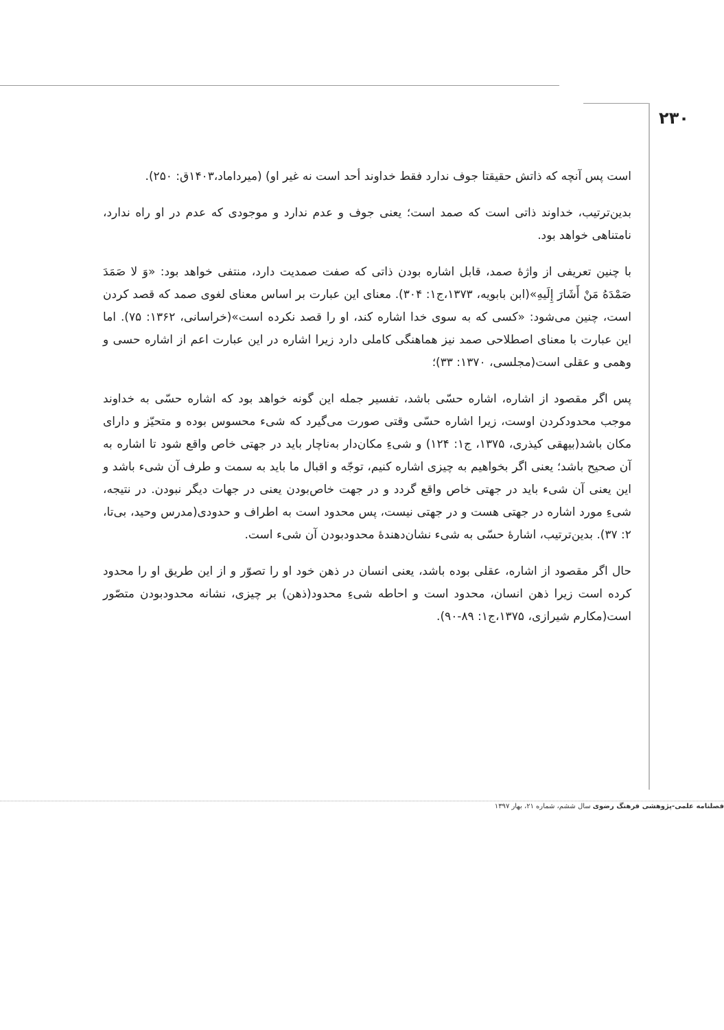۲۳۰
است پس آنچه که ذاتش حقیقتا جوف ندارد فقط خداوند أحد است نه غیر او) (میرداماد،۱۴۰۳ق: ۲۵۰).
بدین‌ترتیب، خداوند ذاتی است که صمد است؛ یعنی جوف و عدم ندارد و موجودی که عدم در او راه ندارد، نامتناهی خواهد بود.
با چنین تعریفی از واژهٔ صمد، قابل اشاره بودن ذاتی که صفت صمدیت دارد، منتفی خواهد بود: «وَ لا صَمَدَ صَمْدَهُ مَنْ أَشَارَ إِلَیهِ»(ابن بابویه، ۱۳۷۳،ج۱: ۳۰۴). معنای این عبارت بر اساس معنای لغوی صمد که قصد کردن است، چنین می‌شود: «کسی که به سوی خدا اشاره کند، او را قصد نکرده است»(خراسانی، ۱۳۶۲: ۷۵). اما این عبارت با معنای اصطلاحی صمد نیز هماهنگی کاملی دارد زیرا اشاره در این عبارت اعم از اشاره حسی و وهمی و عقلی است(مجلسی، ۱۳۷۰: ۳۳)؛
پس اگر مقصود از اشاره، اشاره حسّی باشد، تفسیر جمله این گونه خواهد بود که اشاره حسّی به خداوند موجب محدودکردن اوست، زیرا اشاره حسّی وقتی صورت می‌گیرد که شیء محسوس بوده و متحیّز و دارای مکان باشد(بیهقی کیذری، ۱۳۷۵، ج۱: ۱۲۴) و شیءِ مکان‌دار به‌ناچار باید در جهتی خاص واقع شود تا اشاره به آن صحیح باشد؛ یعنی اگر بخواهیم به چیزی اشاره کنیم، توجّه و اقبال ما باید به سمت و طرف آن شیء باشد و این یعنی آن شیء باید در جهتی خاص واقع گردد و در جهت خاص‌بودن یعنی در جهات دیگر نبودن. در نتیجه، شیءِ مورد اشاره در جهتی هست و در جهتی نیست، پس محدود است به اطراف و حدودی(مدرس وحید، بی‌تا، ۲: ۳۷). بدین‌ترتیب، اشارهٔ حسّی به شیء نشان‌دهندهٔ محدودبودن آن شیء است.
حال اگر مقصود از اشاره، عقلی بوده باشد، یعنی انسان در ذهن خود او را تصوّر و از این طریق او را محدود کرده است زیرا ذهن انسان، محدود است و احاطه شیءِ محدود(ذهن) بر چیزی، نشانه محدودبودن متصّور است(مکارم شیرازی، ۱۳۷۵،ج۱: ۸۹-۹۰).
فصلنامه علمی-پژوهشی فرهنگ رضوی سال ششم، شماره ۲۱، بهار ۱۳۹۷